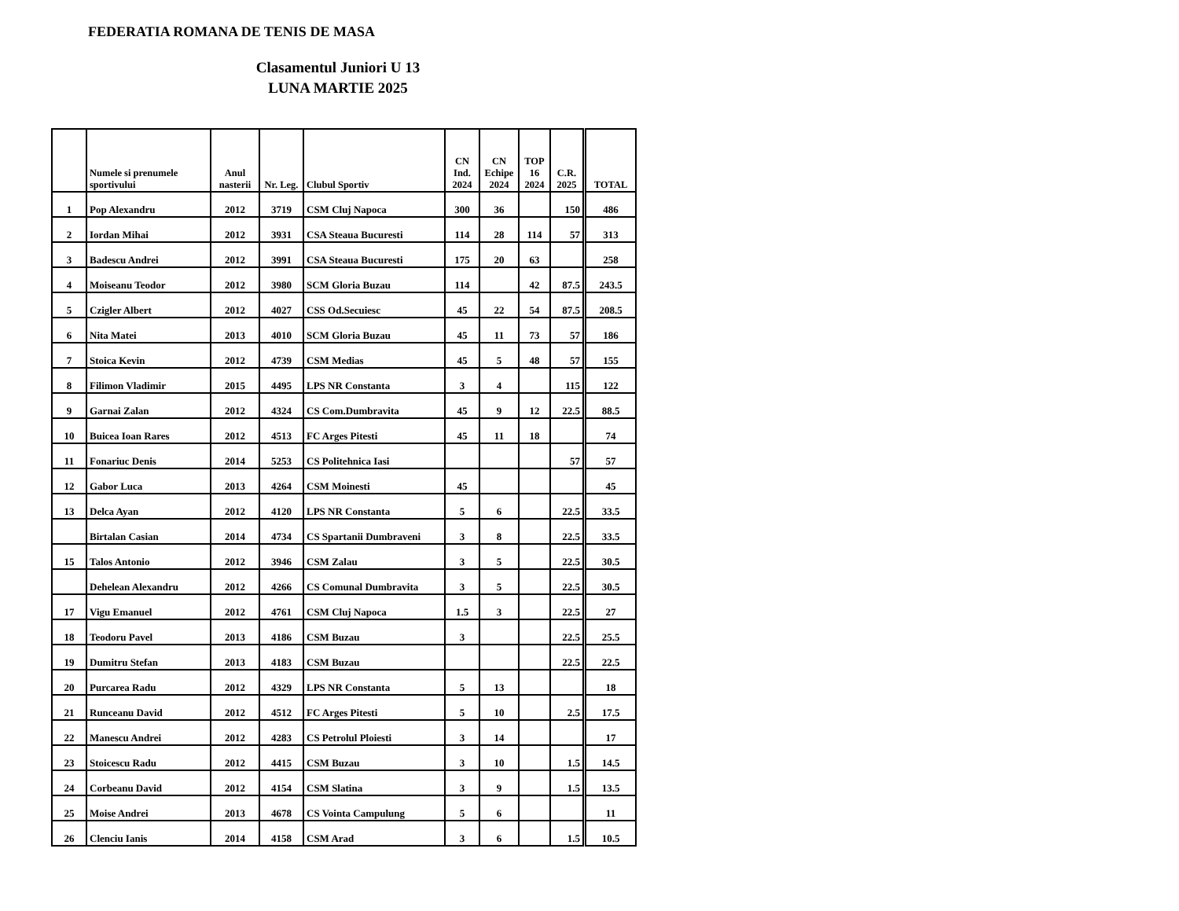FEDERATIA ROMANA DE TENIS DE MASA
Clasamentul Juniori U 13
LUNA MARTIE 2025
| | Numele si prenumele sportivului | Anul nasterii | Nr. Leg. | Clubul Sportiv | CN Ind. 2024 | CN Echipe 2024 | TOP 16 2024 | C.R. 2025 | TOTAL |
| --- | --- | --- | --- | --- | --- | --- | --- | --- | --- |
| 1 | Pop Alexandru | 2012 | 3719 | CSM Cluj Napoca | 300 | 36 | | 150 | 486 |
| 2 | Iordan Mihai | 2012 | 3931 | CSA Steaua Bucuresti | 114 | 28 | 114 | 57 | 313 |
| 3 | Badescu Andrei | 2012 | 3991 | CSA Steaua Bucuresti | 175 | 20 | 63 | | 258 |
| 4 | Moiseanu Teodor | 2012 | 3980 | SCM Gloria Buzau | 114 | | 42 | 87.5 | 243.5 |
| 5 | Czigler Albert | 2012 | 4027 | CSS Od.Secuiesc | 45 | 22 | 54 | 87.5 | 208.5 |
| 6 | Nita Matei | 2013 | 4010 | SCM Gloria Buzau | 45 | 11 | 73 | 57 | 186 |
| 7 | Stoica Kevin | 2012 | 4739 | CSM Medias | 45 | 5 | 48 | 57 | 155 |
| 8 | Filimon Vladimir | 2015 | 4495 | LPS NR Constanta | 3 | 4 | | 115 | 122 |
| 9 | Garnai Zalan | 2012 | 4324 | CS Com.Dumbravita | 45 | 9 | 12 | 22.5 | 88.5 |
| 10 | Buicea Ioan Rares | 2012 | 4513 | FC Arges Pitesti | 45 | 11 | 18 | | 74 |
| 11 | Fonariuc Denis | 2014 | 5253 | CS Politehnica Iasi | | | | 57 | 57 |
| 12 | Gabor Luca | 2013 | 4264 | CSM Moinesti | 45 | | | | 45 |
| 13 | Delca Ayan | 2012 | 4120 | LPS NR Constanta | 5 | 6 | | 22.5 | 33.5 |
| | Birtalan Casian | 2014 | 4734 | CS Spartanii Dumbraveni | 3 | 8 | | 22.5 | 33.5 |
| 15 | Talos Antonio | 2012 | 3946 | CSM Zalau | 3 | 5 | | 22.5 | 30.5 |
| | Dehelean Alexandru | 2012 | 4266 | CS Comunal Dumbravita | 3 | 5 | | 22.5 | 30.5 |
| 17 | Vigu Emanuel | 2012 | 4761 | CSM Cluj Napoca | 1.5 | 3 | | 22.5 | 27 |
| 18 | Teodoru Pavel | 2013 | 4186 | CSM Buzau | 3 | | | 22.5 | 25.5 |
| 19 | Dumitru Stefan | 2013 | 4183 | CSM Buzau | | | | 22.5 | 22.5 |
| 20 | Purcarea Radu | 2012 | 4329 | LPS NR Constanta | 5 | 13 | | | 18 |
| 21 | Runceanu David | 2012 | 4512 | FC Arges Pitesti | 5 | 10 | | 2.5 | 17.5 |
| 22 | Manescu Andrei | 2012 | 4283 | CS Petrolul Ploiesti | 3 | 14 | | | 17 |
| 23 | Stoicescu Radu | 2012 | 4415 | CSM Buzau | 3 | 10 | | 1.5 | 14.5 |
| 24 | Corbeanu David | 2012 | 4154 | CSM Slatina | 3 | 9 | | 1.5 | 13.5 |
| 25 | Moise Andrei | 2013 | 4678 | CS Vointa Campulung | 5 | 6 | | | 11 |
| 26 | Clenciu Ianis | 2014 | 4158 | CSM Arad | 3 | 6 | | 1.5 | 10.5 |